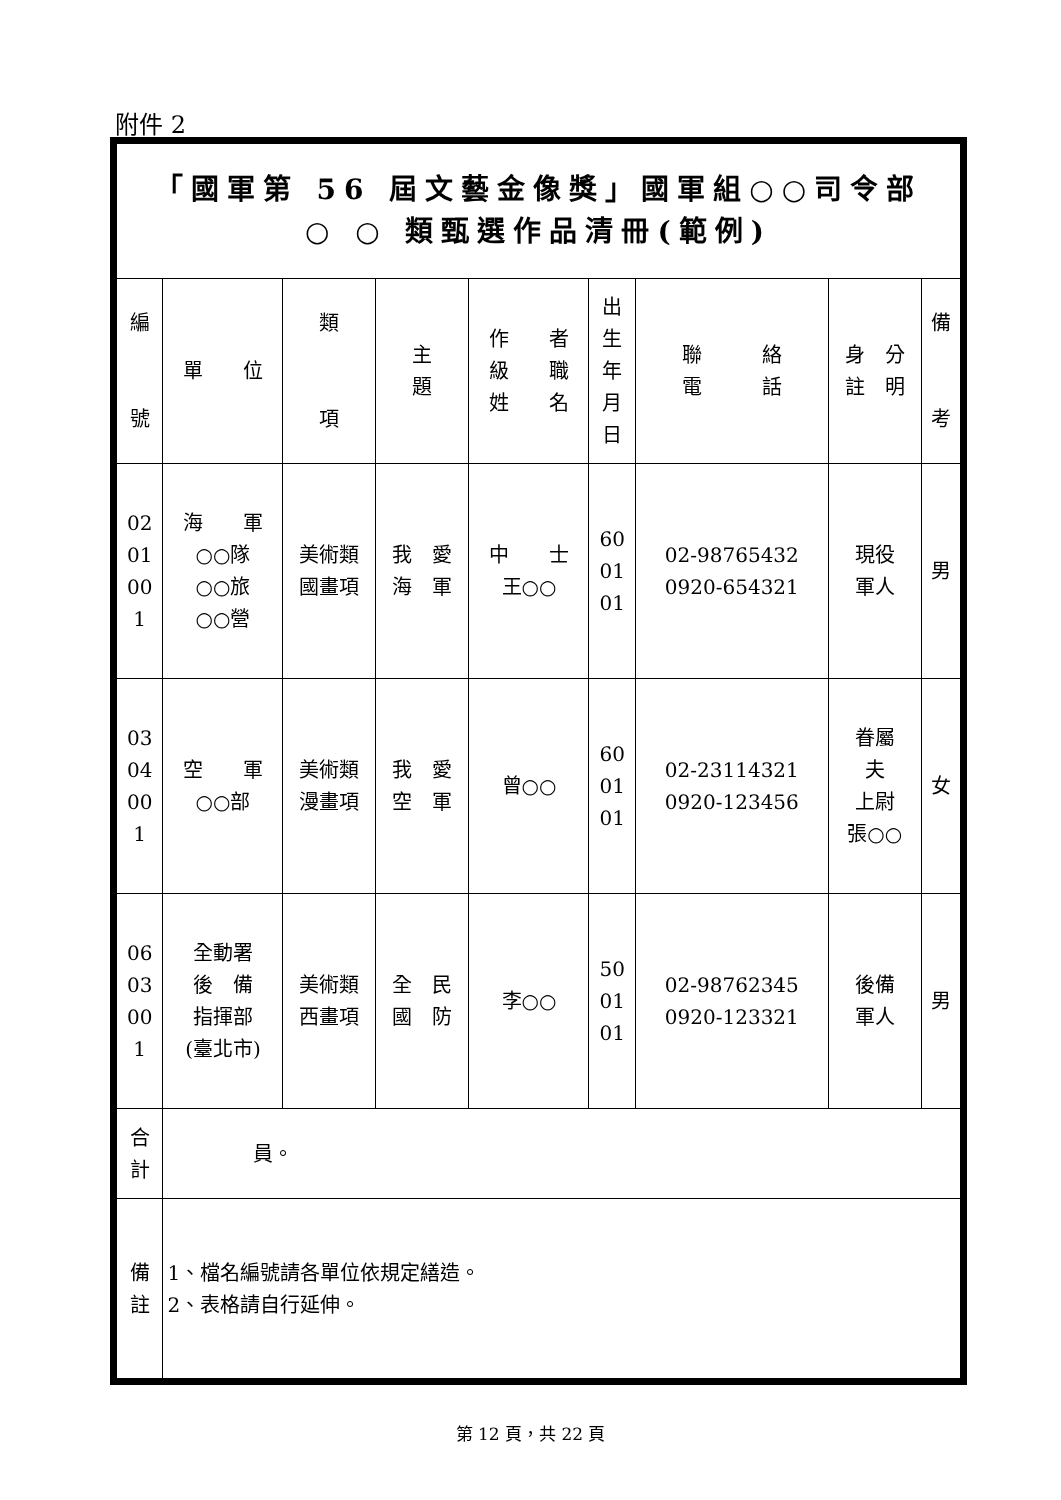附件 2
| 「國軍第 56 屆文藝金像獎」國軍組○○司令部 ○ ○ 類甄選作品清冊(範例) | | | | | | | | |
| 編 號 | 單 位 | 類 項 | 主 題 | 作 者 級 職 姓 名 | 出 生 年 月 日 | 聯 絡 電 話 | 身 分 註 明 | 備 考 |
| 02 01 00 1 | 海 軍 ○○隊 ○○旅 ○○營 | 美術類 國畫項 | 我 愛 海 軍 | 中 士 王○○ | 60 01 01 | 02-98765432 0920-654321 | 現役 軍人 | 男 |
| 03 04 00 1 | 空 軍 ○○部 | 美術類 漫畫項 | 我 愛 空 軍 | 曾○○ | 60 01 01 | 02-23114321 0920-123456 | 眷屬 夫 上尉 張○○ | 女 |
| 06 03 00 1 | 全動署 後 備 指揮部 (臺北市) | 美術類 西畫項 | 全 民 國 防 | 李○○ | 50 01 01 | 02-98762345 0920-123321 | 後備 軍人 | 男 |
| 合 計 | 員。 | | | | | | | |
| 備 註 | 1、檔名編號請各單位依規定繕造。 2、表格請自行延伸。 | | | | | | | |
第 12 頁，共 22 頁